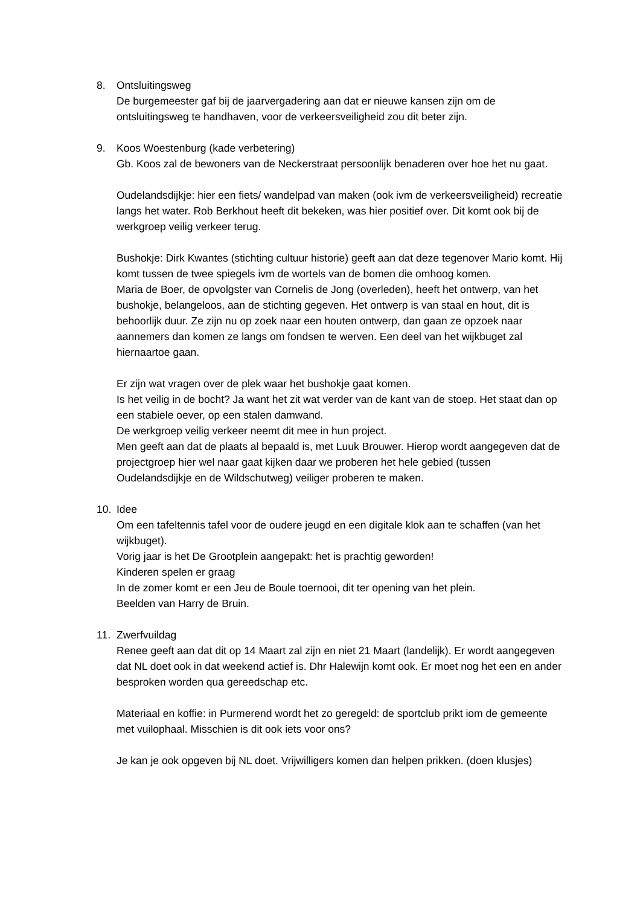8. Ontsluitingsweg
De burgemeester gaf bij de jaarvergadering aan dat er nieuwe kansen zijn om de ontsluitingsweg te handhaven, voor de verkeersveiligheid zou dit beter zijn.
9. Koos Woestenburg (kade verbetering)
Gb. Koos zal de bewoners van de Neckerstraat persoonlijk benaderen over hoe het nu gaat.
Oudelandsdijkje: hier een fiets/ wandelpad van maken (ook ivm de verkeersveiligheid) recreatie langs het water. Rob Berkhout heeft dit bekeken, was hier positief over. Dit komt ook bij de werkgroep veilig verkeer terug.
Bushokje: Dirk Kwantes (stichting cultuur historie) geeft aan dat deze tegenover Mario komt. Hij komt tussen de twee spiegels ivm de wortels van de bomen die omhoog komen.
Maria de Boer, de opvolgster van Cornelis de Jong (overleden), heeft het ontwerp, van het bushokje, belangeloos, aan de stichting gegeven. Het ontwerp is van staal en hout, dit is behoorlijk duur. Ze zijn nu op zoek naar een houten ontwerp, dan gaan ze opzoek naar aannemers dan komen ze langs om fondsen te werven. Een deel van het wijkbuget zal hiernaartoe gaan.
Er zijn wat vragen over de plek waar het bushokje gaat komen.
Is het veilig in de bocht? Ja want het zit wat verder van de kant van de stoep. Het staat dan op een stabiele oever, op een stalen damwand.
De werkgroep veilig verkeer neemt dit mee in hun project.
Men geeft aan dat de plaats al bepaald is, met Luuk Brouwer. Hierop wordt aangegeven dat de projectgroep hier wel naar gaat kijken daar we proberen het hele gebied (tussen Oudelandsdijkje en de Wildschutweg) veiliger proberen te maken.
10. Idee
Om een tafeltennis tafel voor de oudere jeugd en een digitale klok aan te schaffen (van het wijkbuget).
Vorig jaar is het De Grootplein aangepakt: het is prachtig geworden!
Kinderen spelen er graag
In de zomer komt er een Jeu de Boule toernooi, dit ter opening van het plein.
Beelden van Harry de Bruin.
11. Zwerfvuildag
Renee geeft aan dat dit op 14 Maart zal zijn en niet 21 Maart (landelijk). Er wordt aangegeven dat NL doet ook in dat weekend actief is. Dhr Halewijn komt ook. Er moet nog het een en ander besproken worden qua gereedschap etc.
Materiaal en koffie: in Purmerend wordt het zo geregeld: de sportclub prikt iom de gemeente met vuilophaal. Misschien is dit ook iets voor ons?
Je kan je ook opgeven bij NL doet. Vrijwilligers komen dan helpen prikken. (doen klusjes)